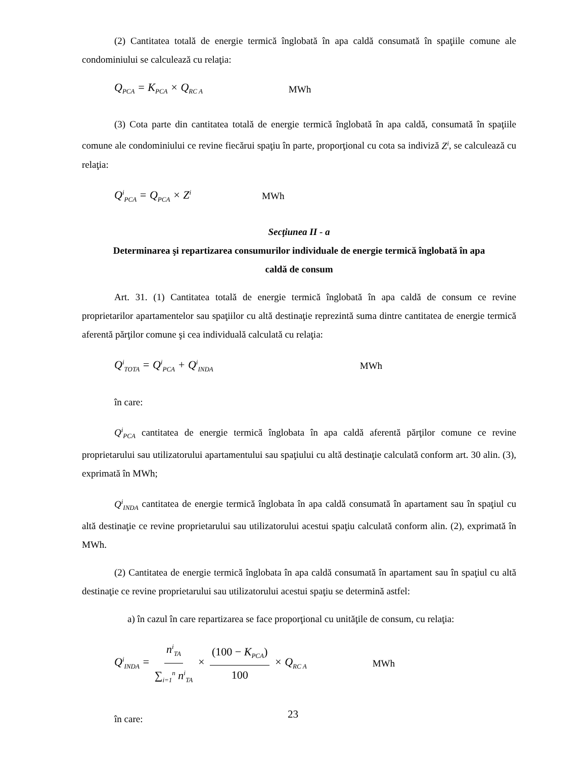(2) Cantitatea totală de energie termică înglobată în apa caldă consumată în spaţiile comune ale condominiului se calculează cu relaţia:
Q<sub>PCA</sub> = K<sub>PCA</sub> × Q<sub>RC A</sub> MWh
(3) Cota parte din cantitatea totală de energie termică înglobată în apa caldă, consumată în spaţiile comune ale condominiului ce revine fiecărui spaţiu în parte, proporţional cu cota sa indiviză Z<sup>i</sup>, se calculează cu relaţia:
Q<sup>i</sup><sub>PCA</sub> = Q<sub>PCA</sub> × Z<sup>i</sup> MWh
Secţiunea II - a
Determinarea şi repartizarea consumurilor individuale de energie termică înglobată în apa
caldă de consum
Art. 31. (1) Cantitatea totală de energie termică înglobată în apa caldă de consum ce revine proprietarilor apartamentelor sau spaţiilor cu altă destinaţie reprezintă suma dintre cantitatea de energie termică aferentă părţilor comune şi cea individuală calculată cu relaţia:
Q<sup>i</sup><sub>TOTA</sub> = Q<sup>i</sup><sub>PCA</sub> + Q<sup>i</sup><sub>INDA</sub> MWh
în care:
Q<sup>i</sup><sub>PCA</sub> cantitatea de energie termică înglobata în apa caldă aferentă părţilor comune ce revine proprietarului sau utilizatorului apartamentului sau spaţiului cu altă destinaţie calculată conform art. 30 alin. (3), exprimată în MWh;
Q<sup>i</sup><sub>INDA</sub> cantitatea de energie termică înglobata în apa caldă consumată în apartament sau în spaţiul cu altă destinaţie ce revine proprietarului sau utilizatorului acestui spaţiu calculată conform alin. (2), exprimată în MWh.
(2) Cantitatea de energie termică înglobata în apa caldă consumată în apartament sau în spaţiul cu altă destinaţie ce revine proprietarului sau utilizatorului acestui spaţiu se determină astfel:
a) în cazul în care repartizarea se face proporţional cu unităţile de consum, cu relaţia:
Q<sup>i</sup><sub>INDA</sub> = n<sup>i</sup><sub>TA</sub> ∑<sub>i=1</sub><sup>n</sup> n<sup>i</sup><sub>TA</sub> × (100 − K<sub>PCA</sub>) 100 × Q<sub>RC A</sub> MWh
în care:
23